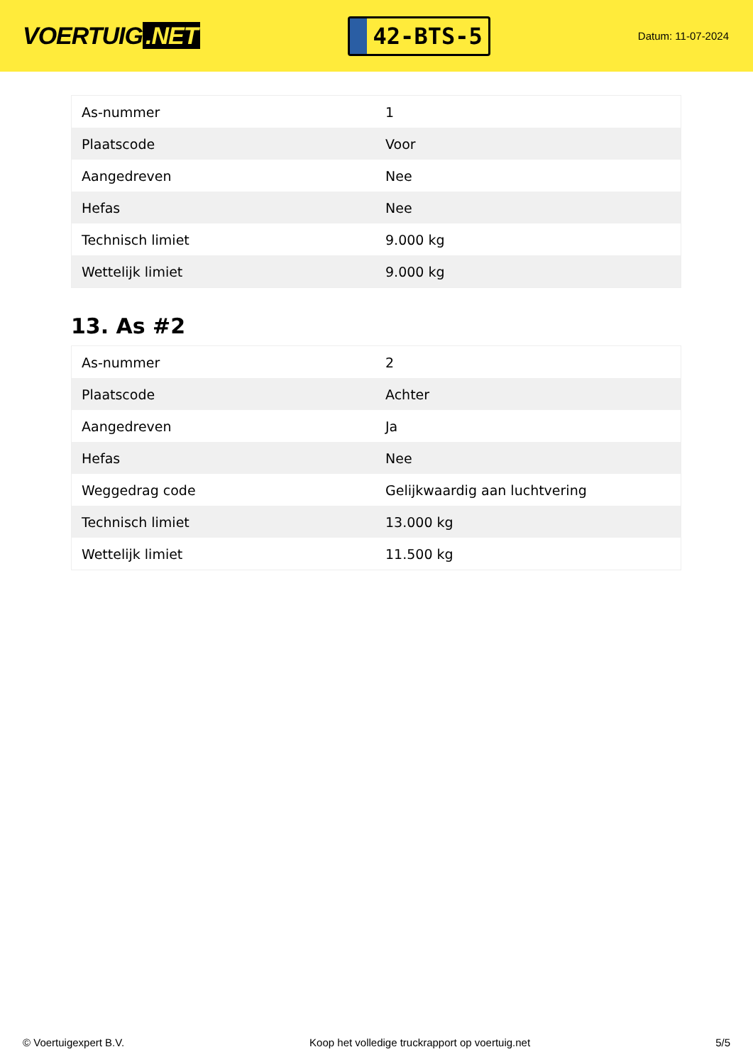VOERTUIG.NET
42-BTS-5
Datum: 11-07-2024
| As-nummer | 1 |
| Plaatscode | Voor |
| Aangedreven | Nee |
| Hefas | Nee |
| Technisch limiet | 9.000 kg |
| Wettelijk limiet | 9.000 kg |
13. As #2
| As-nummer | 2 |
| Plaatscode | Achter |
| Aangedreven | Ja |
| Hefas | Nee |
| Weggedrag code | Gelijkwaardig aan luchtvering |
| Technisch limiet | 13.000 kg |
| Wettelijk limiet | 11.500 kg |
© Voertuigexpert B.V. Koop het volledige truckrapport op voertuig.net 5/5